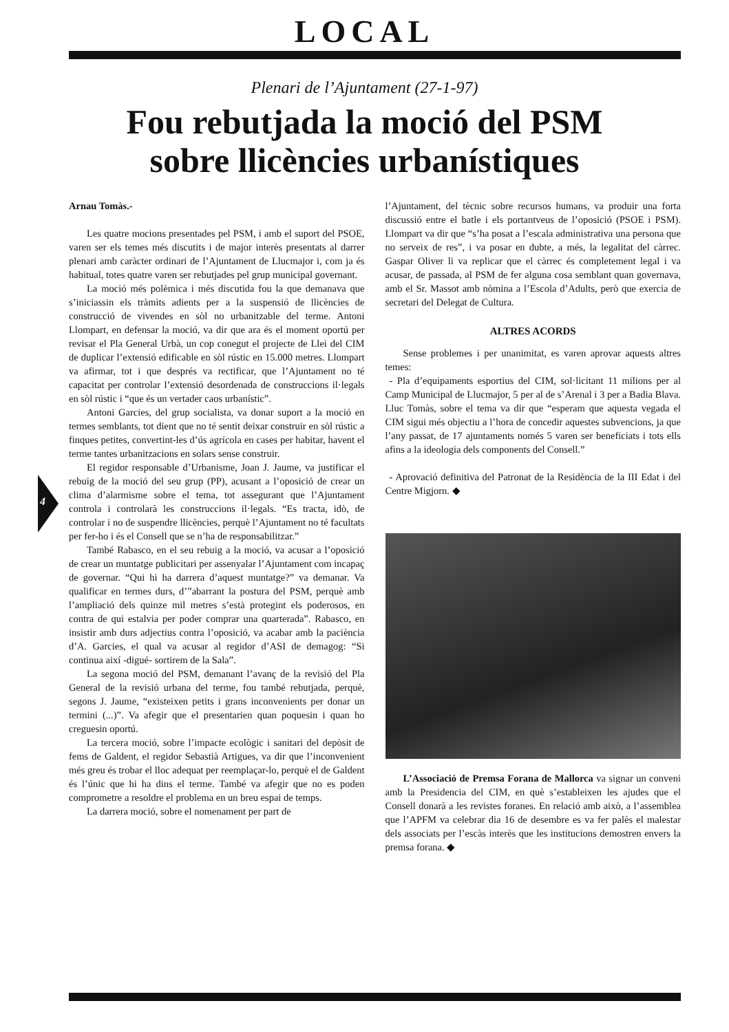LOCAL
Plenari de l’Ajuntament (27-1-97)
Fou rebutjada la moció del PSM
sobre llicències urbanístiques
4
Arnau Tomàs.-
Les quatre mocions presentades pel PSM, i amb el suport del PSOE, varen ser els temes més discutits i de major interès presentats al darrer plenari amb caràcter ordinari de l’Ajuntament de Llucmajor i, com ja és habitual, totes quatre varen ser rebutjades pel grup municipal governant.
La moció més polèmica i més discutida fou la que demanava que s’iniciassin els tràmits adients per a la suspensió de llicències de construcció de vivendes en sòl no urbanitzable del terme. Antoni Llompart, en defensar la moció, va dir que ara és el moment oportú per revisar el Pla General Urbà, un cop conegut el projecte de Llei del CIM de duplicar l’extensió edificable en sòl rústic en 15.000 metres. Llompart va afirmar, tot i que després va rectificar, que l’Ajuntament no té capacitat per controlar l’extensió desordenada de construccions il·legals en sòl rústic i “que és un vertader caos urbanístic”.
Antoni Garcies, del grup socialista, va donar suport a la moció en termes semblants, tot dient que no té sentit deixar construir en sòl rústic a finques petites, convertint-les d’ús agrícola en cases per habitar, havent el terme tantes urbanitzacions en solars sense construir.
El regidor responsable d’Urbanisme, Joan J. Jaume, va justificar el rebuig de la moció del seu grup (PP), acusant a l’oposició de crear un clima d’alarmisme sobre el tema, tot assegurant que l’Ajuntament controla i controlarà les construccions il·legals. “Es tracta, idò, de controlar i no de suspendre llicències, perquè l’Ajuntament no té facultats per fer-ho i és el Consell que se n’ha de responsabilitzar.”
També Rabasco, en el seu rebuig a la moció, va acusar a l’oposició de crear un muntatge publicitari per assenyalar l’Ajuntament com incapaç de governar. “Qui hi ha darrera d’aquest muntatge?” va demanar. Va qualificar en termes durs, d’”abarrant la postura del PSM, perquè amb l’ampliació dels quinze mil metres s’està protegint els poderosos, en contra de qui estalvia per poder comprar una quarterada”. Rabasco, en insistir amb durs adjectius contra l’oposició, va acabar amb la paciència d’A. Garcies, el qual va acusar al regidor d’ASI de demagog: “Si continua així -digué- sortirem de la Sala”.
La segona moció del PSM, demanant l’avanç de la revisió del Pla General de la revisió urbana del terme, fou també rebutjada, perquè, segons J. Jaume, “existeixen petits i grans inconvenients per donar un termini (...)”. Va afegir que el presentarien quan poquesin i quan ho creguesin oportú.
La tercera moció, sobre l’impacte ecològic i sanitari del depòsit de fems de Galdent, el regidor Sebastià Artigues, va dir que l’inconvenient més greu és trobar el lloc adequat per reemplaçar-lo, perquè el de Galdent és l’únic que hi ha dins el terme. També va afegir que no es poden comprometre a resoldre el problema en un breu espai de temps.
La darrera moció, sobre el nomenament per part de
l’Ajuntament, del tècnic sobre recursos humans, va produir una forta discussió entre el batle i els portantveus de l’oposició (PSOE i PSM). Llompart va dir que “s’ha posat a l’escala administrativa una persona que no serveix de res”, i va posar en dubte, a més, la legalitat del càrrec. Gaspar Oliver li va replicar que el càrrec és completement legal i va acusar, de passada, al PSM de fer alguna cosa semblant quan governava, amb el Sr. Massot amb nòmina a l’Escola d’Adults, però que exercia de secretari del Delegat de Cultura.
ALTRES ACORDS
Sense problemes i per unanimitat, es varen aprovar aquests altres temes:
- Pla d’equipaments esportius del CIM, sol·licitant 11 milions per al Camp Municipal de Llucmajor, 5 per al de s’Arenal i 3 per a Badia Blava. Lluc Tomàs, sobre el tema va dir que “esperam que aquesta vegada el CIM sigui més objectiu a l’hora de concedir aquestes subvencions, ja que l’any passat, de 17 ajuntaments només 5 varen ser beneficiats i tots ells afins a la ideologia dels components del Consell.”
- Aprovació definitiva del Patronat de la Residència de la III Edat i del Centre Migjorn. ◆
L’Associació de Premsa Forana de Mallorca va signar un conveni amb la Presidencia del CIM, en què s’estableixen les ajudes que el Consell donarà a les revistes foranes. En relació amb això, a l’assemblea que l’APFM va celebrar dia 16 de desembre es va fer palès el malestar dels associats per l’escàs interès que les institucions demostren envers la premsa forana. ◆